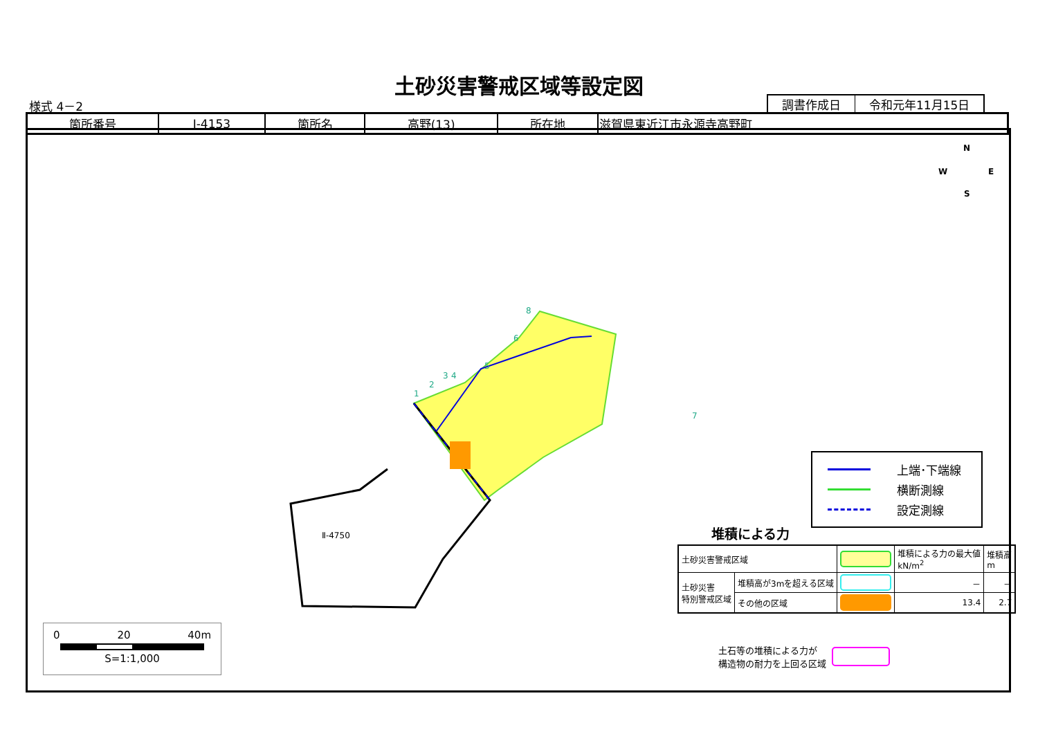土砂災害警戒区域等設定図
様式 4－2
| 調書作成日 | 令和元年11月15日 |
| 箇所番号 | Ⅰ-4153 | 箇所名 | 高野(13) | 所在地 | 滋賀県東近江市永源寺高野町 |
1
2
3
4
5
6
7
8
Ⅱ-4750
N
W
E
S
上端･下端線
横断測線
設定測線
堆積による力
| 土砂災害警戒区域 | | | 堆積による力の最大値 kN/m<sup>2</sup> | 堆積高 m |
| 土砂災害 特別警戒区域 | 堆積高が3mを超える区域 | | － | － |
| | その他の区域 | | 13.4 | 2.7 |
土石等の堆積による力が
構造物の耐力を上回る区域
0 20 40m
S=1:1,000